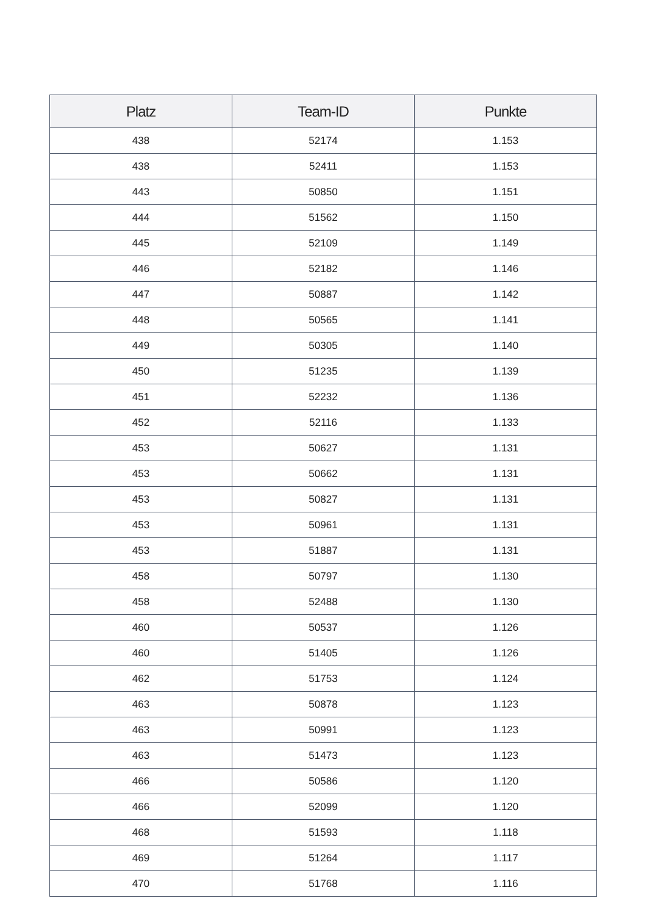| Platz | Team-ID | Punkte |
| --- | --- | --- |
| 438 | 52174 | 1.153 |
| 438 | 52411 | 1.153 |
| 443 | 50850 | 1.151 |
| 444 | 51562 | 1.150 |
| 445 | 52109 | 1.149 |
| 446 | 52182 | 1.146 |
| 447 | 50887 | 1.142 |
| 448 | 50565 | 1.141 |
| 449 | 50305 | 1.140 |
| 450 | 51235 | 1.139 |
| 451 | 52232 | 1.136 |
| 452 | 52116 | 1.133 |
| 453 | 50627 | 1.131 |
| 453 | 50662 | 1.131 |
| 453 | 50827 | 1.131 |
| 453 | 50961 | 1.131 |
| 453 | 51887 | 1.131 |
| 458 | 50797 | 1.130 |
| 458 | 52488 | 1.130 |
| 460 | 50537 | 1.126 |
| 460 | 51405 | 1.126 |
| 462 | 51753 | 1.124 |
| 463 | 50878 | 1.123 |
| 463 | 50991 | 1.123 |
| 463 | 51473 | 1.123 |
| 466 | 50586 | 1.120 |
| 466 | 52099 | 1.120 |
| 468 | 51593 | 1.118 |
| 469 | 51264 | 1.117 |
| 470 | 51768 | 1.116 |